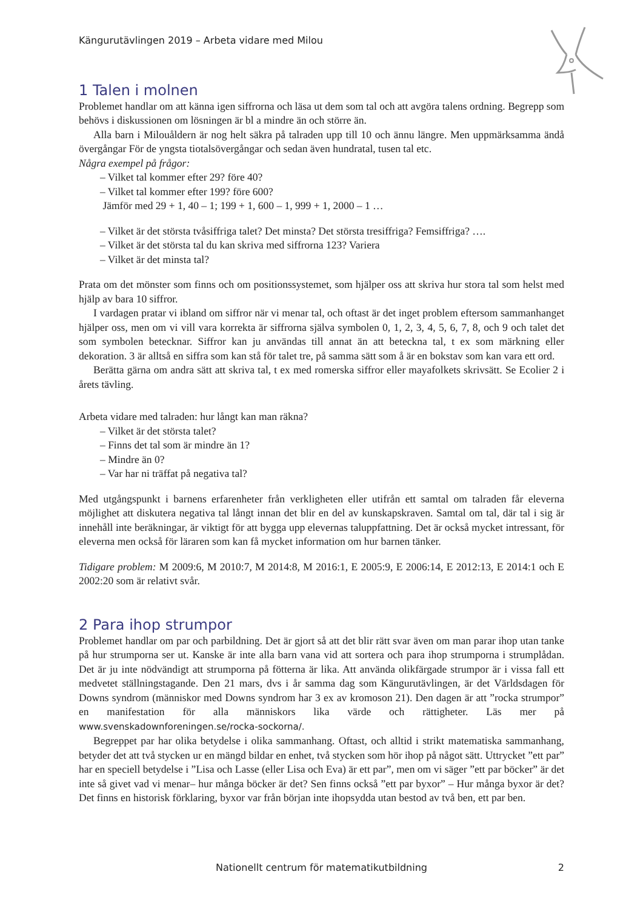Kängurutävlingen 2019 – Arbeta vidare med Milou
1 Talen i molnen
Problemet handlar om att känna igen siffrorna och läsa ut dem som tal och att avgöra talens ordning. Begrepp som behövs i diskussionen om lösningen är bl a mindre än och större än.
Alla barn i Milouåldern är nog helt säkra på talraden upp till 10 och ännu längre. Men uppmärksamma ändå övergångar För de yngsta tiotalsövergångar och sedan även hundratal, tusen tal etc.
Några exempel på frågor:
– Vilket tal kommer efter 29? före 40?
– Vilket tal kommer efter 199? före 600?
Jämför med 29 + 1, 40 – 1; 199 + 1, 600 – 1, 999 + 1, 2000 – 1 …
– Vilket är det största tvåsiffriga talet? Det minsta? Det största tresiffriga? Femsiffriga? ….
– Vilket är det största tal du kan skriva med siffrorna 123? Variera
– Vilket är det minsta tal?
Prata om det mönster som finns och om positionssystemet, som hjälper oss att skriva hur stora tal som helst med hjälp av bara 10 siffror.
I vardagen pratar vi ibland om siffror när vi menar tal, och oftast är det inget problem eftersom sammanhanget hjälper oss, men om vi vill vara korrekta är siffrorna själva symbolen 0, 1, 2, 3, 4, 5, 6, 7, 8, och 9 och talet det som symbolen betecknar. Siffror kan ju användas till annat än att beteckna tal, t ex som märkning eller dekoration. 3 är alltså en siffra som kan stå för talet tre, på samma sätt som å är en bokstav som kan vara ett ord.
Berätta gärna om andra sätt att skriva tal, t ex med romerska siffror eller mayafolkets skrivsätt. Se Ecolier 2 i årets tävling.
Arbeta vidare med talraden: hur långt kan man räkna?
– Vilket är det största talet?
– Finns det tal som är mindre än 1?
– Mindre än 0?
– Var har ni träffat på negativa tal?
Med utgångspunkt i barnens erfarenheter från verkligheten eller utifrån ett samtal om talraden får eleverna möjlighet att diskutera negativa tal långt innan det blir en del av kunskapskraven. Samtal om tal, där tal i sig är innehåll inte beräkningar, är viktigt för att bygga upp elevernas taluppfattning. Det är också mycket intressant, för eleverna men också för läraren som kan få mycket information om hur barnen tänker.
Tidigare problem: M 2009:6, M 2010:7, M 2014:8, M 2016:1, E 2005:9, E 2006:14, E 2012:13, E 2014:1 och E 2002:20 som är relativt svår.
2 Para ihop strumpor
Problemet handlar om par och parbildning. Det är gjort så att det blir rätt svar även om man parar ihop utan tanke på hur strumporna ser ut. Kanske är inte alla barn vana vid att sortera och para ihop strumporna i strumplådan. Det är ju inte nödvändigt att strumporna på fötterna är lika. Att använda olikfärgade strumpor är i vissa fall ett medvetet ställningstagande. Den 21 mars, dvs i år samma dag som Kängurutävlingen, är det Världsdagen för Downs syndrom (människor med Downs syndrom har 3 ex av kromoson 21). Den dagen är att ”rocka strumpor” en manifestation för alla människors lika värde och rättigheter. Läs mer på www.svenskadownforeningen.se/rocka-sockorna/.
Begreppet par har olika betydelse i olika sammanhang. Oftast, och alltid i strikt matematiska sammanhang, betyder det att två stycken ur en mängd bildar en enhet, två stycken som hör ihop på något sätt. Uttrycket ”ett par” har en speciell betydelse i ”Lisa och Lasse (eller Lisa och Eva) är ett par”, men om vi säger ”ett par böcker” är det inte så givet vad vi menar– hur många böcker är det? Sen finns också ”ett par byxor” – Hur många byxor är det? Det finns en historisk förklaring, byxor var från början inte ihopsydda utan bestod av två ben, ett par ben.
Nationellt centrum för matematikutbildning
2